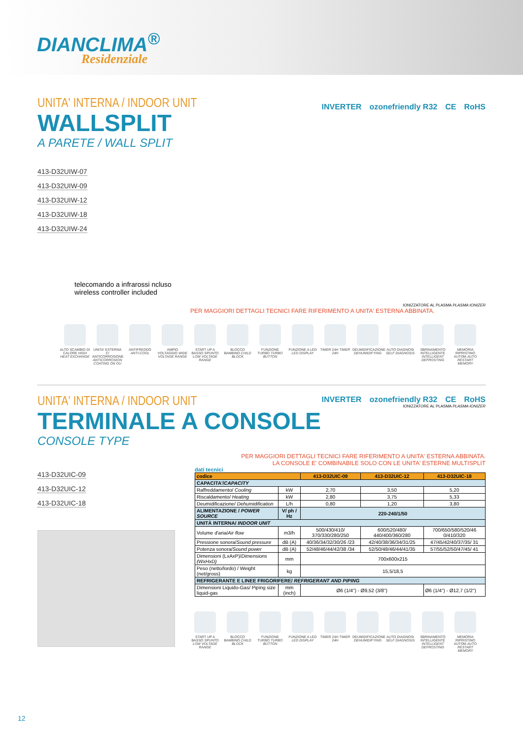DIANCLIMA<sup>®</sup>
Residenziale
UNITA' INTERNA / INDOOR UNIT
WALLSPLIT
A PARETE / WALL SPLIT
413-D32UIW-07
413-D32UIW-09
413-D32UIW-12
413-D32UIW-18
413-D32UIW-24
telecomando a infrarossi ncluso
wireless controller included
INVERTER ozonefriendly R32 CE RoHS
IONIZZATORE AL PLASMA PLASMA IONIZER
PER MAGGIORI DETTAGLI TECNICI FARE RIFERIMENTO A UNITA' ESTERNA ABBINATA.
ALTO SCAMBIO DI CALORE HIGH HEAT EXCHANGE
UNITA' ESTERNA C/ ANTICORROSIONE ANTICORROSION COATING ON OU
ANTIFREDDO ANTI-COOL
AMPIO VOLTAGGIO WIDE VOLTAGE RANGE
START UP A BASSO SPUNTO LOW VOLTAGE RANGE
BLOCCO BAMBINO CHILD BLOCK
FUNZIONE TURBO TURBO BUTTON
FUNZIONE A LED LED DISPLAY
TIMER 24H TIMER 24H
DEUMIDIFICAZIONE DEHUMIDIFYING
AUTO DIAGNOSI SELF DIAGNOSIS
SBRINAMENTO INTELLIGENTE INTELLIGENT DEFROSTING
MEMORIA RIPRISTINO AUTOM AUTO RESTART MEMORY
UNITA' INTERNA / INDOOR UNIT
TERMINALE A CONSOLE
CONSOLE TYPE
INVERTER ozonefriendly R32 CE RoHS
IONIZZATORE AL PLASMA PLASMA IONIZER
413-D32UIC-09
413-D32UIC-12
413-D32UIC-18
PER MAGGIORI DETTAGLI TECNICI FARE RIFERIMENTO A UNITA' ESTERNA ABBINATA.
LA CONSOLE E' COMBINABILE SOLO CON LE UNITA' ESTERNE MULTISPLIT
dati tecnici
| codice | | 413-D32UIC-09 | 413-D32UIC-12 | 413-D32UIC-18 |
| --- | --- | --- | --- | --- |
| CAPACITA'/ CAPACITY | | | | |
| Raffreddamento/ Cooling | kW | 2,70 | 3,50 | 5,20 |
| Riscaldamento/ Heating | kW | 2,80 | 3,75 | 5,33 |
| Deumidificazione/ Dehumidification | L/h | 0,80 | 1,20 | 3,80 |
| ALIMENTAZIONE / POWER SOURCE | V/ ph / Hz | 220-240/1/50 | | |
| UNITÀ INTERNA/ INDOOR UNIT | | | | |
| Volume d'aria/ Air flow | m3/h | 500/430/410/ 370/330/280/250 | 600/520/480/ 440/400/360/280 | 700/650/580/520/46 0/410/320 |
| Pressione sonora/ Sound pressure | dB (A) | 40/36/34/32/30/26 /23 | 42/40/38/36/34/31/25 | 47/45/42/40/37/35/ 31 |
| Potenza sonora/ Sound power | dB (A) | 52/48/46/44/42/38 /34 | 52/50/48/46/44/41/35 | 57/55/52/50/47/45/ 41 |
| Dimensioni (LxAxP)/ Dimensions (WxHxD) | mm | 700x600x215 | | |
| Peso (netto/lordo) / Weight (net/gross) | kg | 15,5/18,5 | | |
| REFRIGERANTE E LINEE FRIGORIFERE/ REFRIGERANT AND PIPING | | | | |
| Dimensioni Liquido-Gas/ Piping size liquid-gas | mm (inch) | Ø6 (1/4") - Ø9,52 (3/8") | | Ø6 (1/4") - Ø12,7 (1/2") |
START UP A BASSO SPUNTO LOW VOLTAGE RANGE
BLOCCO BAMBINO CHILD BLOCK
FUNZIONE TURBO TURBO BUTTON
FUNZIONE A LED LED DISPLAY
TIMER 24H TIMER 24H
DEUMIDIFICAZIONE DEHUMIDIFYING
AUTO DIAGNOSI SELF DIAGNOSIS
SBRINAMENTO INTELLIGENTE INTELLIGENT DEFROSTING
MEMORIA RIPRISTINO AUTOM AUTO RESTART MEMORY
12